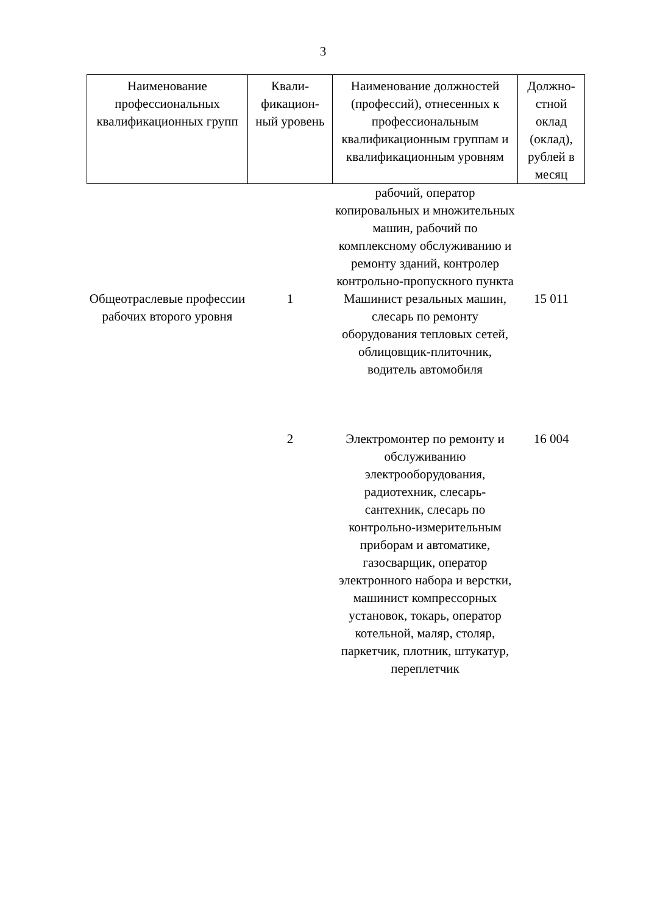3
| Наименование профессиональных квалификационных групп | Квали-фикацион-ный уровень | Наименование должностей (профессий), отнесенных к профессиональным квалификационным группам и квалификационным уровням | Должно-стной оклад (оклад), рублей в месяц |
| --- | --- | --- | --- |
| | | рабочий, оператор копировальных и множительных машин, рабочий по комплексному обслуживанию и ремонту зданий, контролер контрольно-пропускного пункта | |
| Общеотраслевые профессии рабочих второго уровня | 1 | Машинист резальных машин, слесарь по ремонту оборудования тепловых сетей, облицовщик-плиточник, водитель автомобиля | 15 011 |
| | 2 | Электромонтер по ремонту и обслуживанию электрооборудования, радиотехник, слесарь-сантехник, слесарь по контрольно-измерительным приборам и автоматике, газосварщик, оператор электронного набора и верстки, машинист компрессорных установок, токарь, оператор котельной, маляр, столяр, паркетчик, плотник, штукатур, переплетчик | 16 004 |